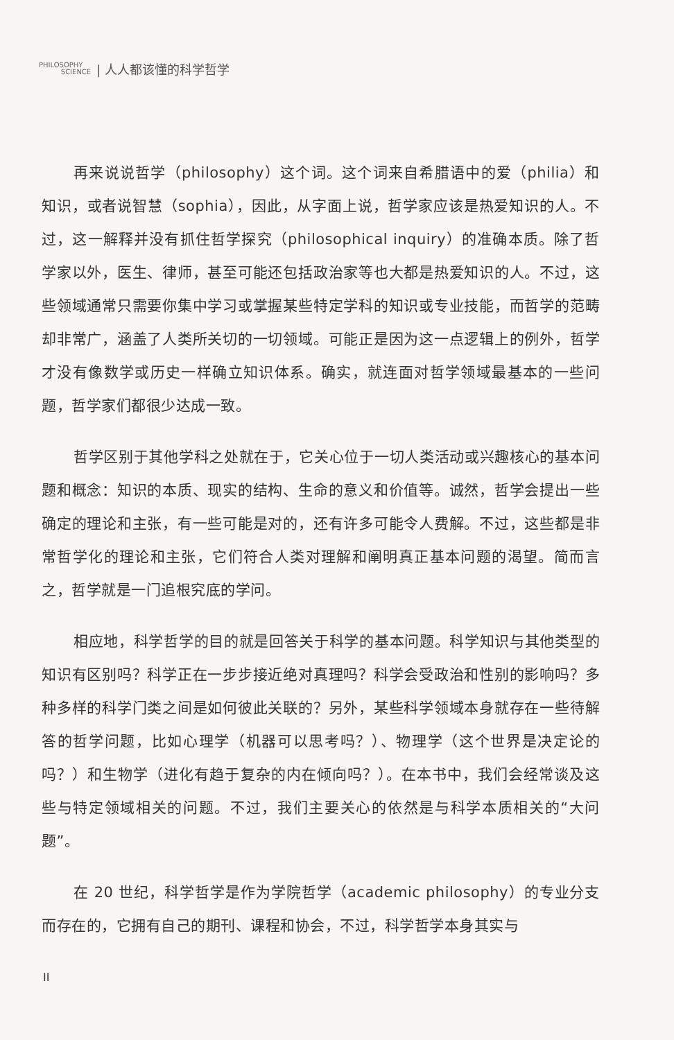PHILOSOPHY
SCIENCE
| 人人都该懂的科学哲学
再来说说哲学（philosophy）这个词。这个词来自希腊语中的爱（philia）和知识，或者说智慧（sophia），因此，从字面上说，哲学家应该是热爱知识的人。不过，这一解释并没有抓住哲学探究（philosophical inquiry）的准确本质。除了哲学家以外，医生、律师，甚至可能还包括政治家等也大都是热爱知识的人。不过，这些领域通常只需要你集中学习或掌握某些特定学科的知识或专业技能，而哲学的范畴却非常广，涵盖了人类所关切的一切领域。可能正是因为这一点逻辑上的例外，哲学才没有像数学或历史一样确立知识体系。确实，就连面对哲学领域最基本的一些问题，哲学家们都很少达成一致。
哲学区别于其他学科之处就在于，它关心位于一切人类活动或兴趣核心的基本问题和概念：知识的本质、现实的结构、生命的意义和价值等。诚然，哲学会提出一些确定的理论和主张，有一些可能是对的，还有许多可能令人费解。不过，这些都是非常哲学化的理论和主张，它们符合人类对理解和阐明真正基本问题的渴望。简而言之，哲学就是一门追根究底的学问。
相应地，科学哲学的目的就是回答关于科学的基本问题。科学知识与其他类型的知识有区别吗？科学正在一步步接近绝对真理吗？科学会受政治和性别的影响吗？多种多样的科学门类之间是如何彼此关联的？另外，某些科学领域本身就存在一些待解答的哲学问题，比如心理学（机器可以思考吗？）、物理学（这个世界是决定论的吗？）和生物学（进化有趋于复杂的内在倾向吗？）。在本书中，我们会经常谈及这些与特定领域相关的问题。不过，我们主要关心的依然是与科学本质相关的“大问题”。
在 20 世纪，科学哲学是作为学院哲学（academic philosophy）的专业分支而存在的，它拥有自己的期刊、课程和协会，不过，科学哲学本身其实与
II